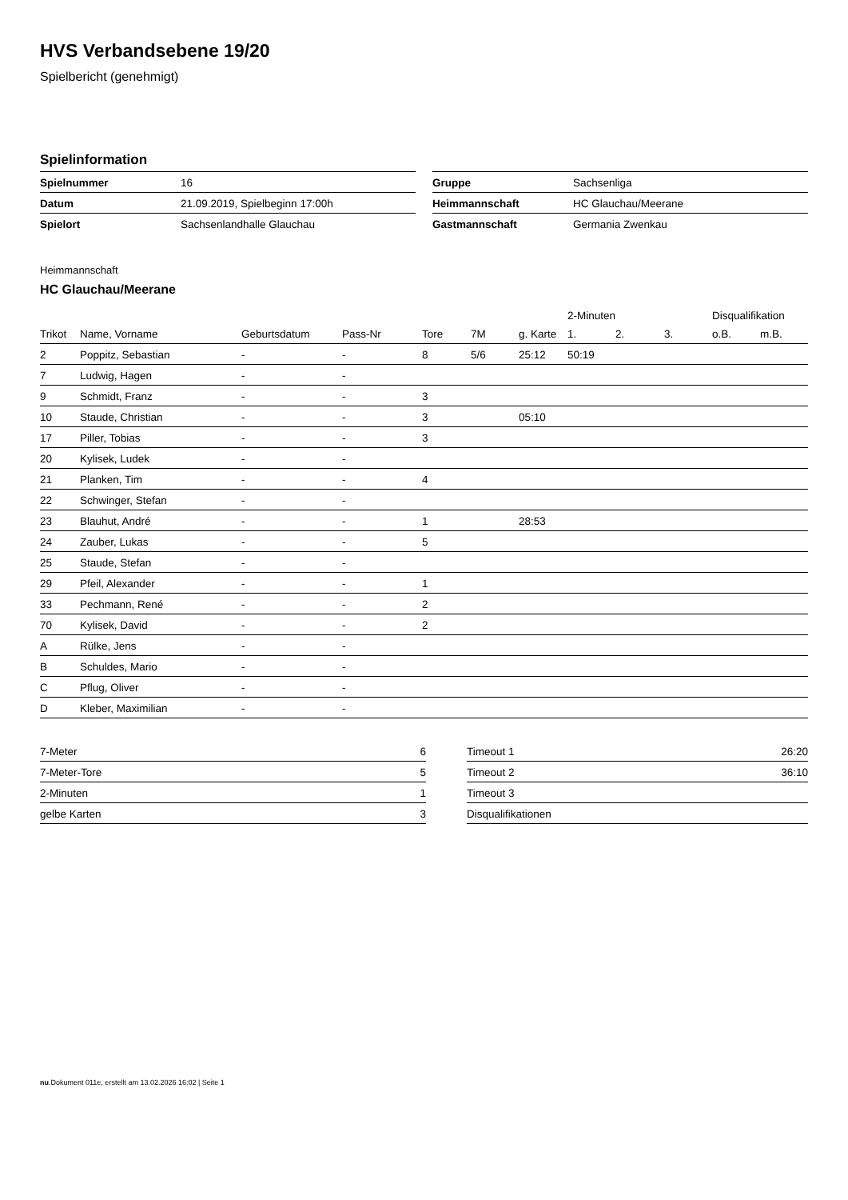HVS Verbandsebene 19/20
Spielbericht (genehmigt)
Spielinformation
| Spielnummer | 16 |
| Datum | 21.09.2019, Spielbeginn 17:00h |
| Spielort | Sachsenlandhalle Glauchau |
| Gruppe | Sachsenliga |
| Heimmannschaft | HC Glauchau/Meerane |
| Gastmannschaft | Germania Zwenkau |
Heimmannschaft
HC Glauchau/Meerane
| | | | | | | | 2-Minuten | | | Disqualifikation | |
| --- | --- | --- | --- | --- | --- | --- | --- | --- | --- | --- | --- |
| Trikot | Name, Vorname | Geburtsdatum | Pass-Nr | Tore | 7M | g. Karte | 1. | 2. | 3. | o.B. | m.B. |
| 2 | Poppitz, Sebastian | - | - | 8 | 5/6 | 25:12 | 50:19 | | | | |
| 7 | Ludwig, Hagen | - | - | | | | | | | | |
| 9 | Schmidt, Franz | - | - | 3 | | | | | | | |
| 10 | Staude, Christian | - | - | 3 | | 05:10 | | | | | |
| 17 | Piller, Tobias | - | - | 3 | | | | | | | |
| 20 | Kylisek, Ludek | - | - | | | | | | | | |
| 21 | Planken, Tim | - | - | 4 | | | | | | | |
| 22 | Schwinger, Stefan | - | - | | | | | | | | |
| 23 | Blauhut, André | - | - | 1 | | 28:53 | | | | | |
| 24 | Zauber, Lukas | - | - | 5 | | | | | | | |
| 25 | Staude, Stefan | - | - | | | | | | | | |
| 29 | Pfeil, Alexander | - | - | 1 | | | | | | | |
| 33 | Pechmann, René | - | - | 2 | | | | | | | |
| 70 | Kylisek, David | - | - | 2 | | | | | | | |
| A | Rülke, Jens | - | - | | | | | | | | |
| B | Schuldes, Mario | - | - | | | | | | | | |
| C | Pflug, Oliver | - | - | | | | | | | | |
| D | Kleber, Maximilian | - | - | | | | | | | | |
| 7-Meter | 6 |
| 7-Meter-Tore | 5 |
| 2-Minuten | 1 |
| gelbe Karten | 3 |
| Timeout 1 | 26:20 |
| Timeout 2 | 36:10 |
| Timeout 3 | |
| Disqualifikationen | |
nu.Dokument 011e, erstellt am 13.02.2026 16:02 | Seite 1